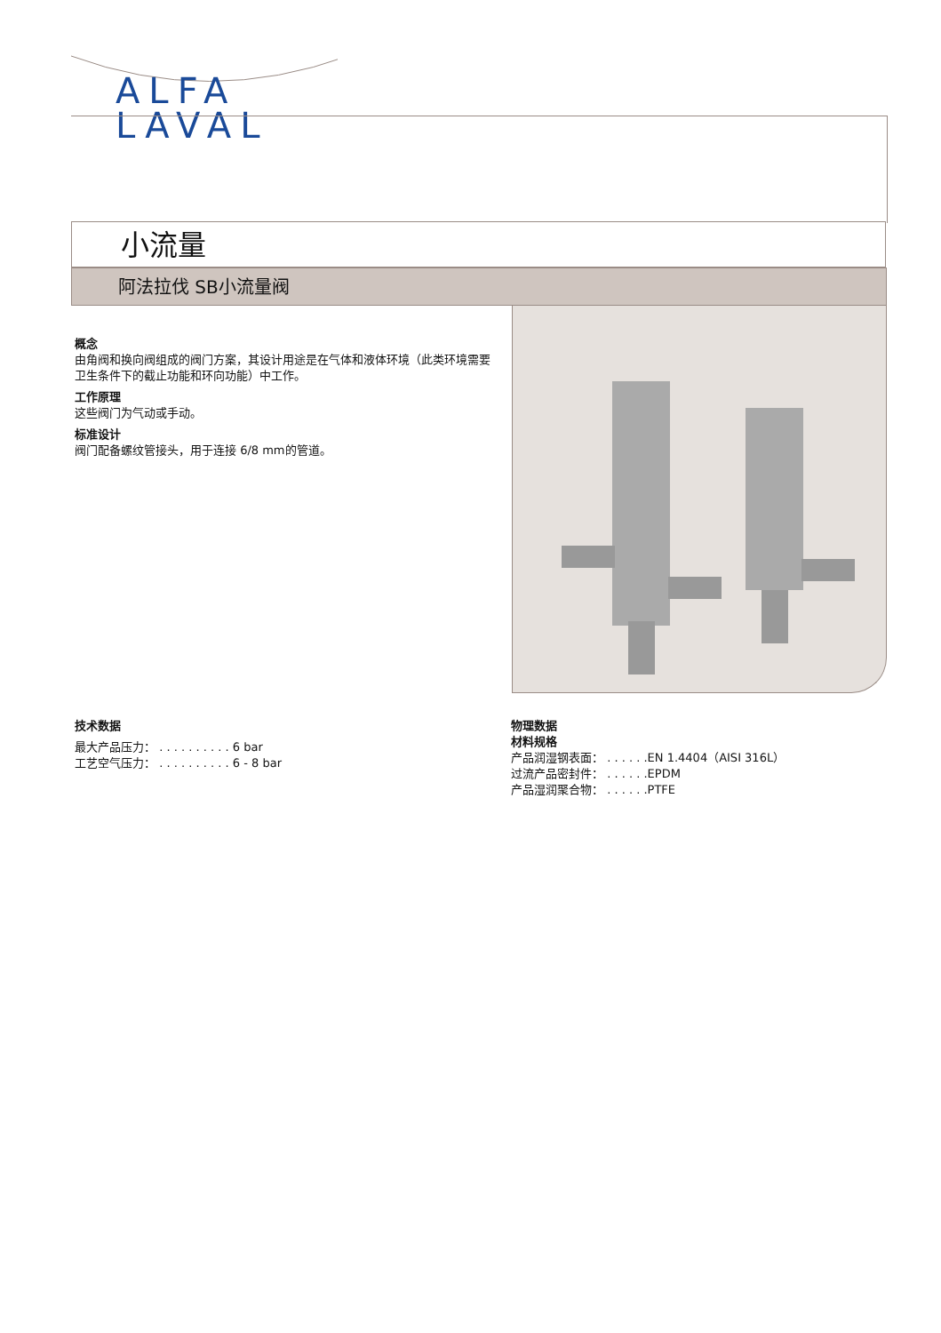ALFA
LAVAL
小流量
阿法拉伐 SB小流量阀
概念
由角阀和换向阀组成的阀门方案，其设计用途是在气体和液体环境（此类环境需要卫生条件下的截止功能和环向功能）中工作。
工作原理
这些阀门为气动或手动。
标准设计
阀门配备螺纹管接头，用于连接 6/8 mm的管道。
技术数据
最大产品压力： . . . . . . . . . . 6 bar
工艺空气压力： . . . . . . . . . . 6 - 8 bar
物理数据
材料规格
产品润湿钢表面： . . . . . .EN 1.4404（AISI 316L）
过流产品密封件： . . . . . .EPDM
产品湿润聚合物： . . . . . .PTFE